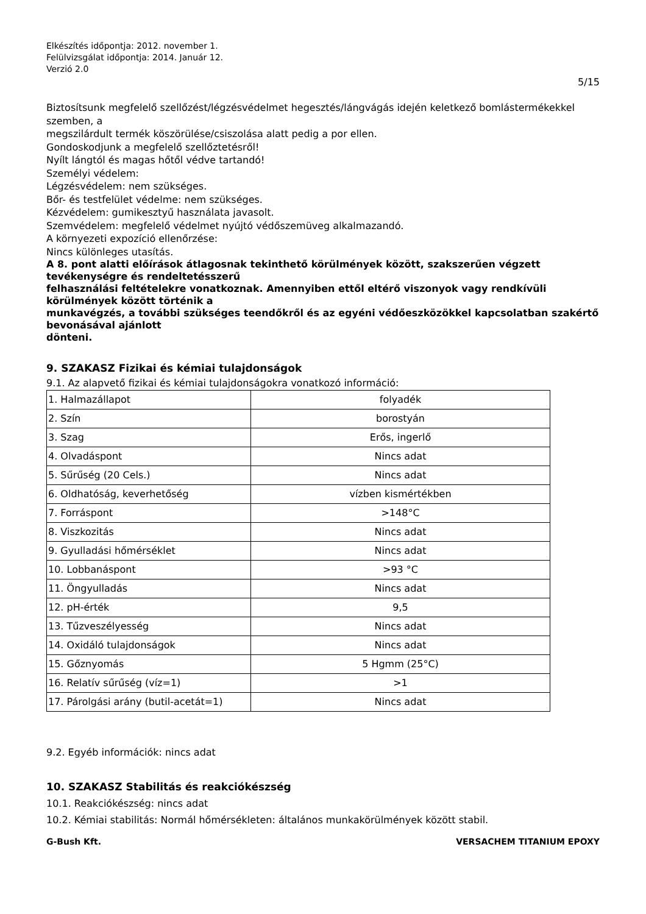Elkészítés időpontja: 2012. november 1.
Felülvizsgálat időpontja: 2014. Január 12.
Verzió 2.0
5/15
Biztosítsunk megfelelő szellőzést/légzésvédelmet hegesztés/lángvágás idején keletkező bomlástermékekkel szemben, a
megszilárdult termék köszörülése/csiszolása alatt pedig a por ellen.
Gondoskodjunk a megfelelő szellőztetésről!
Nyílt lángtól és magas hőtől védve tartandó!
Személyi védelem:
Légzésvédelem: nem szükséges.
Bőr- és testfelület védelme: nem szükséges.
Kézvédelem: gumikesztyű használata javasolt.
Szemvédelem: megfelelő védelmet nyújtó védőszemüveg alkalmazandó.
A környezeti expozíció ellenőrzése:
Nincs különleges utasítás.
A 8. pont alatti előírások átlagosnak tekinthető körülmények között, szakszerűen végzett tevékenységre és rendeltetésszerű
felhasználási feltételekre vonatkoznak. Amennyiben ettől eltérő viszonyok vagy rendkívüli körülmények között történik a
munkavégzés, a további szükséges teendőkről és az egyéni védőeszközökkel kapcsolatban szakértő bevonásával ajánlott
dönteni.
9. SZAKASZ Fizikai és kémiai tulajdonságok
9.1. Az alapvető fizikai és kémiai tulajdonságokra vonatkozó információ:
| 1. Halmazállapot | folyadék |
| 2. Szín | borostyán |
| 3. Szag | Erős, ingerlő |
| 4. Olvadáspont | Nincs adat |
| 5. Sűrűség (20 Cels.) | Nincs adat |
| 6. Oldhatóság, keverhetőség | vízben kismértékben |
| 7. Forráspont | >148°C |
| 8. Viszkozitás | Nincs adat |
| 9. Gyulladási hőmérséklet | Nincs adat |
| 10. Lobbanáspont | >93 °C |
| 11. Öngyulladás | Nincs adat |
| 12. pH-érték | 9,5 |
| 13. Tűzveszélyesség | Nincs adat |
| 14. Oxidáló tulajdonságok | Nincs adat |
| 15. Gőznyomás | 5 Hgmm (25°C) |
| 16. Relatív sűrűség (víz=1) | >1 |
| 17. Párolgási arány (butil-acetát=1) | Nincs adat |
9.2. Egyéb információk: nincs adat
10. SZAKASZ Stabilitás és reakciókészség
10.1. Reakciókészség: nincs adat
10.2. Kémiai stabilitás: Normál hőmérsékleten: általános munkakörülmények között stabil.
G-Bush Kft. VERSACHEM TITANIUM EPOXY